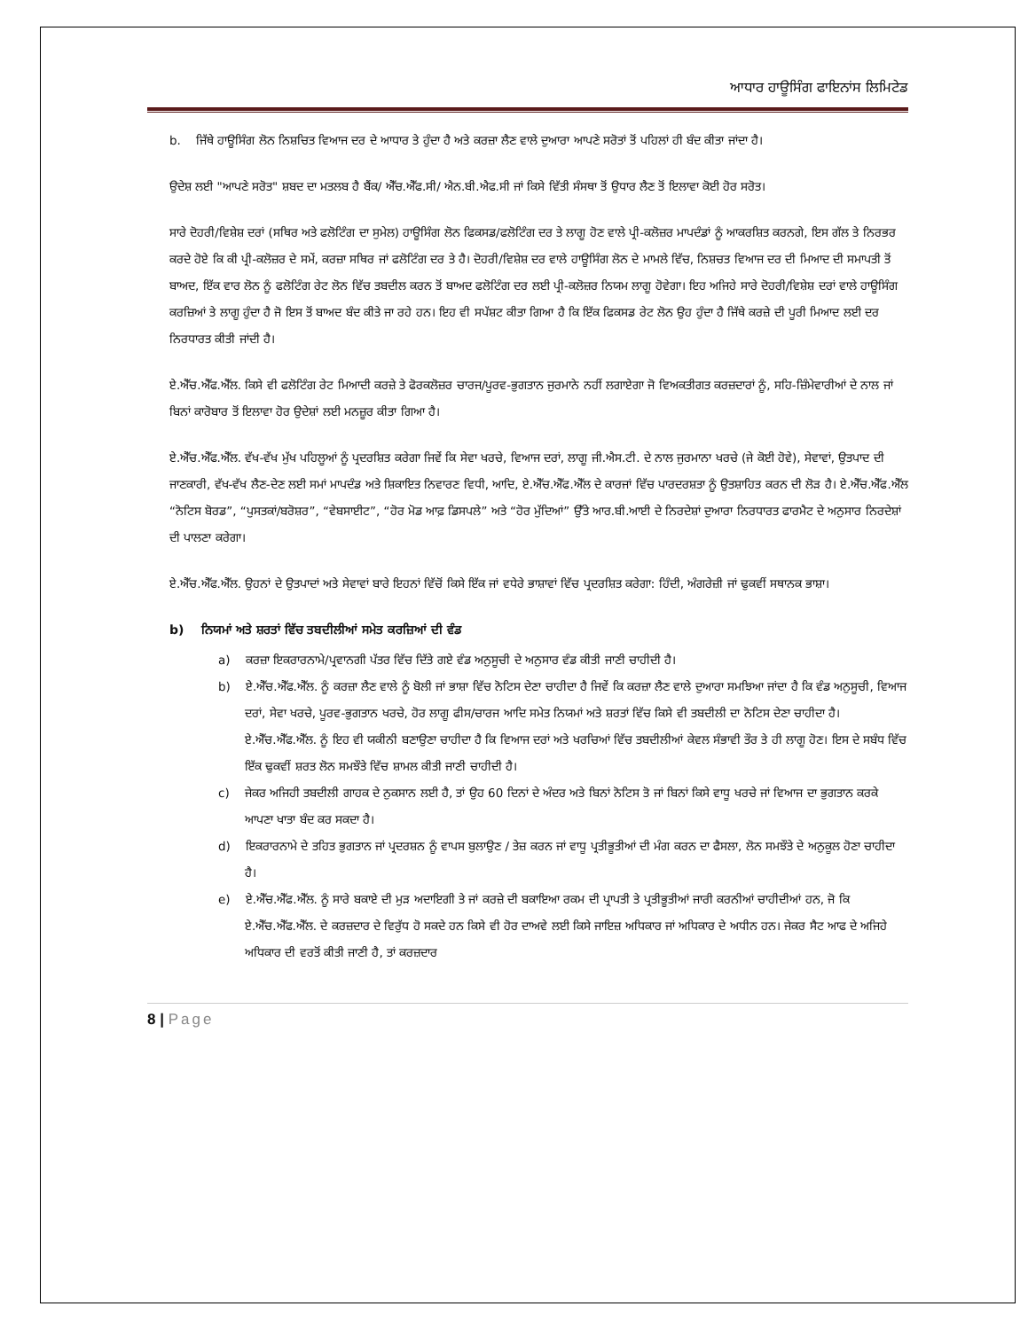ਆਧਾਰ ਹਾਊਸਿੰਗ ਫਾਇਨਾਂਸ ਲਿਮਿਟੇਡ
b. ਜਿੱਥੇ ਹਾਊਸਿੰਗ ਲੋਨ ਨਿਸ਼ਚਿਤ ਵਿਆਜ ਦਰ ਦੇ ਆਧਾਰ ਤੇ ਹੁੰਦਾ ਹੈ ਅਤੇ ਕਰਜ਼ਾ ਲੈਣ ਵਾਲੇ ਦੁਆਰਾ ਆਪਣੇ ਸਰੋਤਾਂ ਤੋਂ ਪਹਿਲਾਂ ਹੀ ਬੰਦ ਕੀਤਾ ਜਾਂਦਾ ਹੈ।
ਉਦੇਸ਼ ਲਈ "ਆਪਣੇ ਸਰੋਤ" ਸ਼ਬਦ ਦਾ ਮਤਲਬ ਹੈ ਬੈਂਕ/ ਐੱਚ.ਐੱਫ.ਸੀ/ ਐਨ.ਬੀ.ਐਫ.ਸੀ ਜਾਂ ਕਿਸੇ ਵਿੱਤੀ ਸੰਸਥਾ ਤੋਂ ਉਧਾਰ ਲੈਣ ਤੋਂ ਇਲਾਵਾ ਕੋਈ ਹੋਰ ਸਰੋਤ।
ਸਾਰੇ ਦੋਹਰੀ/ਵਿਸ਼ੇਸ਼ ਦਰਾਂ (ਸਥਿਰ ਅਤੇ ਫਲੋਟਿੰਗ ਦਾ ਸੁਮੇਲ) ਹਾਊਸਿੰਗ ਲੋਨ ਫਿਕਸਡ/ਫਲੋਟਿੰਗ ਦਰ ਤੇ ਲਾਗੂ ਹੋਣ ਵਾਲੇ ਪ੍ਰੀ-ਕਲੋਜ਼ਰ ਮਾਪਦੰਡਾਂ ਨੂੰ ਆਕਰਸ਼ਿਤ ਕਰਨਗੇ, ਇਸ ਗੱਲ ਤੇ ਨਿਰਭਰ ਕਰਦੇ ਹੋਏ ਕਿ ਕੀ ਪ੍ਰੀ-ਕਲੋਜ਼ਰ ਦੇ ਸਮੇਂ, ਕਰਜ਼ਾ ਸਥਿਰ ਜਾਂ ਫਲੋਟਿੰਗ ਦਰ ਤੇ ਹੈ। ਦੋਹਰੀ/ਵਿਸ਼ੇਸ਼ ਦਰ ਵਾਲੇ ਹਾਊਸਿੰਗ ਲੋਨ ਦੇ ਮਾਮਲੇ ਵਿੱਚ, ਨਿਸ਼ਚਤ ਵਿਆਜ ਦਰ ਦੀ ਮਿਆਦ ਦੀ ਸਮਾਪਤੀ ਤੋਂ ਬਾਅਦ, ਇੱਕ ਵਾਰ ਲੋਨ ਨੂੰ ਫਲੋਟਿੰਗ ਰੇਟ ਲੋਨ ਵਿੱਚ ਤਬਦੀਲ ਕਰਨ ਤੋਂ ਬਾਅਦ ਫਲੋਟਿੰਗ ਦਰ ਲਈ ਪ੍ਰੀ-ਕਲੋਜ਼ਰ ਨਿਯਮ ਲਾਗੂ ਹੋਵੇਗਾ। ਇਹ ਅਜਿਹੇ ਸਾਰੇ ਦੋਹਰੀ/ਵਿਸ਼ੇਸ਼ ਦਰਾਂ ਵਾਲੇ ਹਾਊਸਿੰਗ ਕਰਜ਼ਿਆਂ ਤੇ ਲਾਗੂ ਹੁੰਦਾ ਹੈ ਜੋ ਇਸ ਤੋਂ ਬਾਅਦ ਬੰਦ ਕੀਤੇ ਜਾ ਰਹੇ ਹਨ। ਇਹ ਵੀ ਸਪੱਸ਼ਟ ਕੀਤਾ ਗਿਆ ਹੈ ਕਿ ਇੱਕ ਫਿਕਸਡ ਰੇਟ ਲੋਨ ਉਹ ਹੁੰਦਾ ਹੈ ਜਿੱਥੇ ਕਰਜ਼ੇ ਦੀ ਪੂਰੀ ਮਿਆਦ ਲਈ ਦਰ ਨਿਰਧਾਰਤ ਕੀਤੀ ਜਾਂਦੀ ਹੈ।
ਏ.ਐੱਚ.ਐੱਫ.ਐੱਲ. ਕਿਸੇ ਵੀ ਫਲੋਟਿੰਗ ਰੇਟ ਮਿਆਦੀ ਕਰਜ਼ੇ ਤੇ ਫੋਰਕਲੋਜ਼ਰ ਚਾਰਜ/ਪੂਰਵ-ਭੁਗਤਾਨ ਜੁਰਮਾਨੇ ਨਹੀਂ ਲਗਾਏਗਾ ਜੋ ਵਿਅਕਤੀਗਤ ਕਰਜ਼ਦਾਰਾਂ ਨੂੰ, ਸਹਿ-ਜ਼ਿੰਮੇਵਾਰੀਆਂ ਦੇ ਨਾਲ ਜਾਂ ਬਿਨਾਂ ਕਾਰੋਬਾਰ ਤੋਂ ਇਲਾਵਾ ਹੋਰ ਉਦੇਸ਼ਾਂ ਲਈ ਮਨਜ਼ੂਰ ਕੀਤਾ ਗਿਆ ਹੈ।
ਏ.ਐੱਚ.ਐੱਫ.ਐੱਲ. ਵੱਖ-ਵੱਖ ਮੁੱਖ ਪਹਿਲੂਆਂ ਨੂੰ ਪ੍ਰਦਰਸ਼ਿਤ ਕਰੇਗਾ ਜਿਵੇਂ ਕਿ ਸੇਵਾ ਖਰਚੇ, ਵਿਆਜ ਦਰਾਂ, ਲਾਗੂ ਜੀ.ਐਸ.ਟੀ. ਦੇ ਨਾਲ ਜੁਰਮਾਨਾ ਖਰਚੇ (ਜੇ ਕੋਈ ਹੋਵੇ), ਸੇਵਾਵਾਂ, ਉਤਪਾਦ ਦੀ ਜਾਣਕਾਰੀ, ਵੱਖ-ਵੱਖ ਲੈਣ-ਦੇਣ ਲਈ ਸਮਾਂ ਮਾਪਦੰਡ ਅਤੇ ਸ਼ਿਕਾਇਤ ਨਿਵਾਰਣ ਵਿਧੀ, ਆਦਿ, ਏ.ਐੱਚ.ਐੱਫ.ਐੱਲ ਦੇ ਕਾਰਜਾਂ ਵਿੱਚ ਪਾਰਦਰਸ਼ਤਾ ਨੂੰ ਉਤਸ਼ਾਹਿਤ ਕਰਨ ਦੀ ਲੋੜ ਹੈ। ਏ.ਐੱਚ.ਐੱਫ.ਐੱਲ “ਨੋਟਿਸ ਬੋਰਡ”, “ਪੁਸਤਕਾਂ/ਬਰੋਸ਼ਰ”, “ਵੇਬਸਾਈਟ”, “ਹੋਰ ਮੋਡ ਆਫ਼ ਡਿਸਪਲੇ” ਅਤੇ “ਹੋਰ ਮੁੱਦਿਆਂ” ਉੱਤੇ ਆਰ.ਬੀ.ਆਈ ਦੇ ਨਿਰਦੇਸ਼ਾਂ ਦੁਆਰਾ ਨਿਰਧਾਰਤ ਫਾਰਮੈਟ ਦੇ ਅਨੁਸਾਰ ਨਿਰਦੇਸ਼ਾਂ ਦੀ ਪਾਲਣਾ ਕਰੇਗਾ।
ਏ.ਐੱਚ.ਐੱਫ.ਐੱਲ. ਉਹਨਾਂ ਦੇ ਉਤਪਾਦਾਂ ਅਤੇ ਸੇਵਾਵਾਂ ਬਾਰੇ ਇਹਨਾਂ ਵਿੱਚੋਂ ਕਿਸੇ ਇੱਕ ਜਾਂ ਵਧੇਰੇ ਭਾਸ਼ਾਵਾਂ ਵਿੱਚ ਪ੍ਰਦਰਸ਼ਿਤ ਕਰੇਗਾ: ਹਿੰਦੀ, ਅੰਗਰੇਜ਼ੀ ਜਾਂ ਢੁਕਵੀਂ ਸਥਾਨਕ ਭਾਸ਼ਾ।
b) ਨਿਯਮਾਂ ਅਤੇ ਸ਼ਰਤਾਂ ਵਿੱਚ ਤਬਦੀਲੀਆਂ ਸਮੇਤ ਕਰਜ਼ਿਆਂ ਦੀ ਵੰਡ
a) ਕਰਜ਼ਾ ਇਕਰਾਰਨਾਮੇ/ਪ੍ਰਵਾਨਗੀ ਪੱਤਰ ਵਿੱਚ ਦਿੱਤੇ ਗਏ ਵੰਡ ਅਨੁਸੂਚੀ ਦੇ ਅਨੁਸਾਰ ਵੰਡ ਕੀਤੀ ਜਾਣੀ ਚਾਹੀਦੀ ਹੈ।
b) ਏ.ਐੱਚ.ਐੱਫ.ਐੱਲ. ਨੂੰ ਕਰਜ਼ਾ ਲੈਣ ਵਾਲੇ ਨੂੰ ਬੋਲੀ ਜਾਂ ਭਾਸ਼ਾ ਵਿੱਚ ਨੋਟਿਸ ਦੇਣਾ ਚਾਹੀਦਾ ਹੈ ਜਿਵੇਂ ਕਿ ਕਰਜ਼ਾ ਲੈਣ ਵਾਲੇ ਦੁਆਰਾ ਸਮਝਿਆ ਜਾਂਦਾ ਹੈ ਕਿ ਵੰਡ ਅਨੁਸੂਚੀ, ਵਿਆਜ ਦਰਾਂ, ਸੇਵਾ ਖਰਚੇ, ਪੂਰਵ-ਭੁਗਤਾਨ ਖਰਚੇ, ਹੋਰ ਲਾਗੂ ਫੀਸ/ਚਾਰਜ ਆਦਿ ਸਮੇਤ ਨਿਯਮਾਂ ਅਤੇ ਸ਼ਰਤਾਂ ਵਿੱਚ ਕਿਸੇ ਵੀ ਤਬਦੀਲੀ ਦਾ ਨੋਟਿਸ ਦੇਣਾ ਚਾਹੀਦਾ ਹੈ। ਏ.ਐੱਚ.ਐੱਫ.ਐੱਲ. ਨੂੰ ਇਹ ਵੀ ਯਕੀਨੀ ਬਣਾਉਣਾ ਚਾਹੀਦਾ ਹੈ ਕਿ ਵਿਆਜ ਦਰਾਂ ਅਤੇ ਖਰਚਿਆਂ ਵਿੱਚ ਤਬਦੀਲੀਆਂ ਕੇਵਲ ਸੰਭਾਵੀ ਤੌਰ ਤੇ ਹੀ ਲਾਗੂ ਹੋਣ। ਇਸ ਦੇ ਸਬੰਧ ਵਿੱਚ ਇੱਕ ਢੁਕਵੀਂ ਸ਼ਰਤ ਲੋਨ ਸਮਝੌਤੇ ਵਿੱਚ ਸ਼ਾਮਲ ਕੀਤੀ ਜਾਣੀ ਚਾਹੀਦੀ ਹੈ।
c) ਜੇਕਰ ਅਜਿਹੀ ਤਬਦੀਲੀ ਗਾਹਕ ਦੇ ਨੁਕਸਾਨ ਲਈ ਹੈ, ਤਾਂ ਉਹ 60 ਦਿਨਾਂ ਦੇ ਅੰਦਰ ਅਤੇ ਬਿਨਾਂ ਨੋਟਿਸ ਤੋ ਜਾਂ ਬਿਨਾਂ ਕਿਸੇ ਵਾਧੂ ਖਰਚੇ ਜਾਂ ਵਿਆਜ ਦਾ ਭੁਗਤਾਨ ਕਰਕੇ ਆਪਣਾ ਖਾਤਾ ਬੰਦ ਕਰ ਸਕਦਾ ਹੈ।
d) ਇਕਰਾਰਨਾਮੇ ਦੇ ਤਹਿਤ ਭੁਗਤਾਨ ਜਾਂ ਪ੍ਰਦਰਸ਼ਨ ਨੂੰ ਵਾਪਸ ਬੁਲਾਉਣ / ਤੇਜ਼ ਕਰਨ ਜਾਂ ਵਾਧੂ ਪ੍ਰਤੀਭੂਤੀਆਂ ਦੀ ਮੰਗ ਕਰਨ ਦਾ ਫੈਸਲਾ, ਲੋਨ ਸਮਝੌਤੇ ਦੇ ਅਨੁਕੂਲ ਹੋਣਾ ਚਾਹੀਦਾ ਹੈ।
e) ਏ.ਐੱਚ.ਐੱਫ.ਐੱਲ. ਨੂੰ ਸਾਰੇ ਬਕਾਏ ਦੀ ਮੁੜ ਅਦਾਇਗੀ ਤੇ ਜਾਂ ਕਰਜ਼ੇ ਦੀ ਬਕਾਇਆ ਰਕਮ ਦੀ ਪ੍ਰਾਪਤੀ ਤੇ ਪ੍ਰਤੀਭੂਤੀਆਂ ਜਾਰੀ ਕਰਨੀਆਂ ਚਾਹੀਦੀਆਂ ਹਨ, ਜੋ ਕਿ ਏ.ਐੱਚ.ਐੱਫ.ਐੱਲ. ਦੇ ਕਰਜ਼ਦਾਰ ਦੇ ਵਿਰੁੱਧ ਹੋ ਸਕਦੇ ਹਨ ਕਿਸੇ ਵੀ ਹੋਰ ਦਾਅਵੇ ਲਈ ਕਿਸੇ ਜਾਇਜ਼ ਅਧਿਕਾਰ ਜਾਂ ਅਧਿਕਾਰ ਦੇ ਅਧੀਨ ਹਨ। ਜੇਕਰ ਸੈਟ ਆਫ ਦੇ ਅਜਿਹੇ ਅਧਿਕਾਰ ਦੀ ਵਰਤੋਂ ਕੀਤੀ ਜਾਣੀ ਹੈ, ਤਾਂ ਕਰਜ਼ਦਾਰ
8 | Page